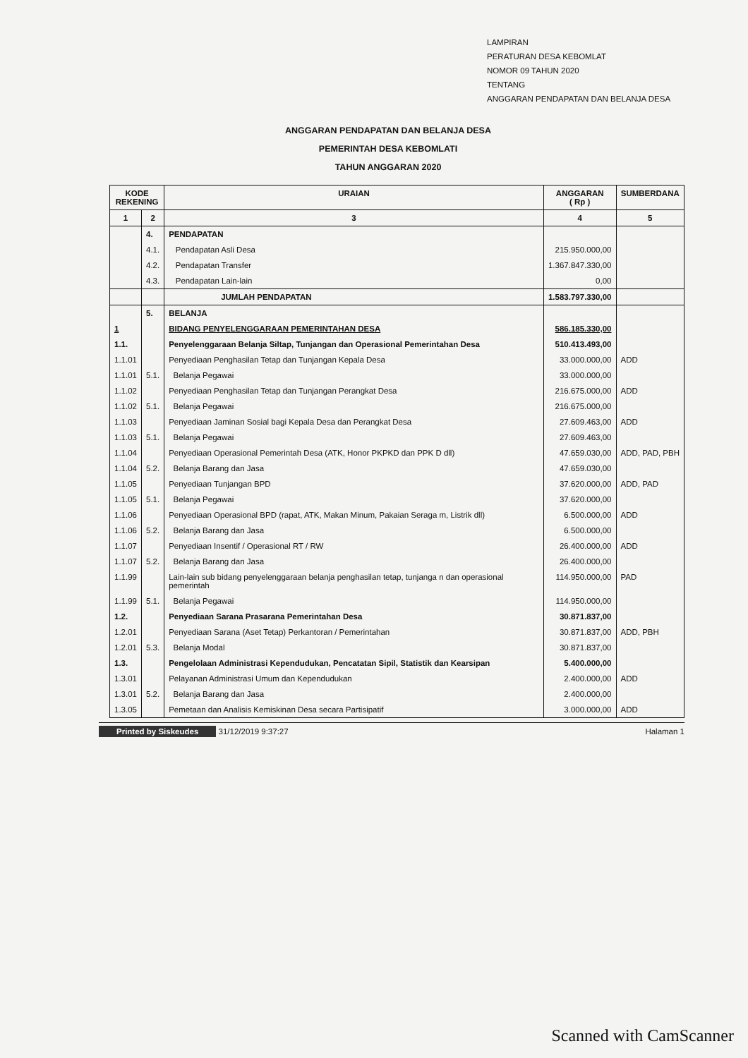LAMPIRAN
PERATURAN DESA KEBOMLAT
NOMOR 09 TAHUN 2020
TENTANG
ANGGARAN PENDAPATAN DAN BELANJA DESA
ANGGARAN PENDAPATAN DAN BELANJA DESA
PEMERINTAH DESA KEBOMLATI
TAHUN ANGGARAN 2020
| KODE REKENING | | URAIAN | ANGGARAN ( Rp ) | SUMBERDANA |
| --- | --- | --- | --- | --- |
| 1 | 2 | 3 | 4 | 5 |
| | 4. | PENDAPATAN | | |
| | 4.1. | Pendapatan Asli Desa | 215.950.000,00 | |
| | 4.2. | Pendapatan Transfer | 1.367.847.330,00 | |
| | 4.3. | Pendapatan Lain-lain | 0,00 | |
| | | JUMLAH PENDAPATAN | 1.583.797.330,00 | |
| | 5. | BELANJA | | |
| 1 | | BIDANG PENYELENGGARAAN PEMERINTAHAN DESA | 586.185.330,00 | |
| 1.1. | | Penyelenggaraan Belanja Siltap, Tunjangan dan Operasional Pemerintahan Desa | 510.413.493,00 | |
| 1.1.01 | | Penyediaan Penghasilan Tetap dan Tunjangan Kepala Desa | 33.000.000,00 | ADD |
| 1.1.01 | 5.1. | Belanja Pegawai | 33.000.000,00 | |
| 1.1.02 | | Penyediaan Penghasilan Tetap dan Tunjangan Perangkat Desa | 216.675.000,00 | ADD |
| 1.1.02 | 5.1. | Belanja Pegawai | 216.675.000,00 | |
| 1.1.03 | | Penyediaan Jaminan Sosial bagi Kepala Desa dan Perangkat Desa | 27.609.463,00 | ADD |
| 1.1.03 | 5.1. | Belanja Pegawai | 27.609.463,00 | |
| 1.1.04 | | Penyediaan Operasional Pemerintah Desa (ATK, Honor PKPKD dan PPK D dll) | 47.659.030,00 | ADD, PAD, PBH |
| 1.1.04 | 5.2. | Belanja Barang dan Jasa | 47.659.030,00 | |
| 1.1.05 | | Penyediaan Tunjangan BPD | 37.620.000,00 | ADD, PAD |
| 1.1.05 | 5.1. | Belanja Pegawai | 37.620.000,00 | |
| 1.1.06 | | Penyediaan Operasional BPD (rapat, ATK, Makan Minum, Pakaian Seraga m, Listrik dll) | 6.500.000,00 | ADD |
| 1.1.06 | 5.2. | Belanja Barang dan Jasa | 6.500.000,00 | |
| 1.1.07 | | Penyediaan Insentif / Operasional RT / RW | 26.400.000,00 | ADD |
| 1.1.07 | 5.2. | Belanja Barang dan Jasa | 26.400.000,00 | |
| 1.1.99 | | Lain-lain sub bidang penyelenggaraan belanja penghasilan tetap, tunjanga n dan operasional pemerintah | 114.950.000,00 | PAD |
| 1.1.99 | 5.1. | Belanja Pegawai | 114.950.000,00 | |
| 1.2. | | Penyediaan Sarana Prasarana Pemerintahan Desa | 30.871.837,00 | |
| 1.2.01 | | Penyediaan Sarana (Aset Tetap) Perkantoran / Pemerintahan | 30.871.837,00 | ADD, PBH |
| 1.2.01 | 5.3. | Belanja Modal | 30.871.837,00 | |
| 1.3. | | Pengelolaan Administrasi Kependudukan, Pencatatan Sipil, Statistik dan Kearsipan | 5.400.000,00 | |
| 1.3.01 | | Pelayanan Administrasi Umum dan Kependudukan | 2.400.000,00 | ADD |
| 1.3.01 | 5.2. | Belanja Barang dan Jasa | 2.400.000,00 | |
| 1.3.05 | | Pemetaan dan Analisis Kemiskinan Desa secara Partisipatif | 3.000.000,00 | ADD |
Printed by Siskeudes 31/12/2019 9:37:27
Halaman 1
Scanned with CamScanner